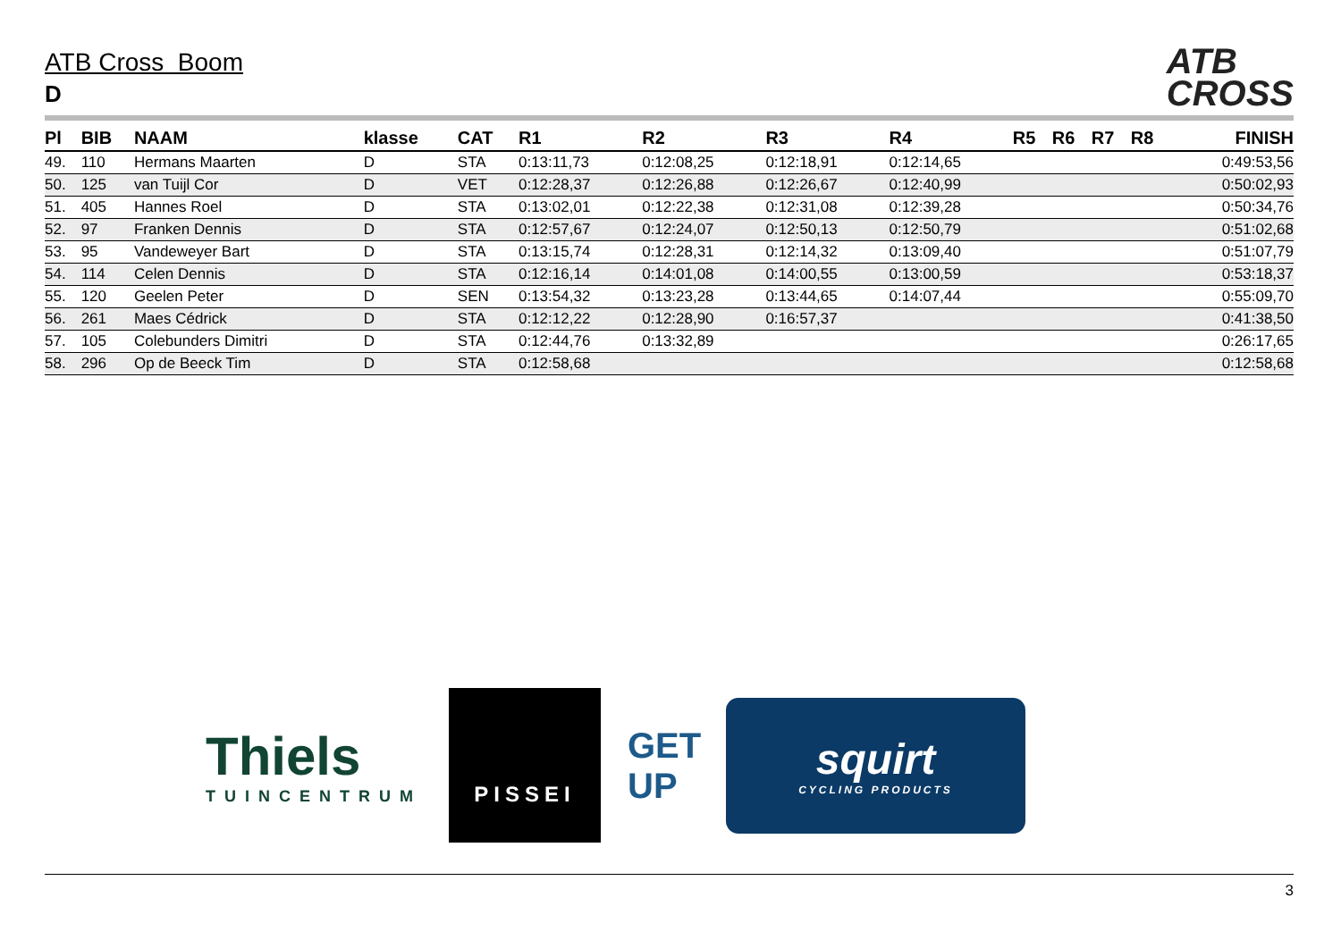ATB
CROSS
ATB Cross Boom
D
| Pl | BIB | NAAM | klasse | CAT | R1 | R2 | R3 | R4 | R5 | R6 | R7 | R8 | FINISH |
| --- | --- | --- | --- | --- | --- | --- | --- | --- | --- | --- | --- | --- | --- |
| 49. | 110 | Hermans Maarten | D | STA | 0:13:11,73 | 0:12:08,25 | 0:12:18,91 | 0:12:14,65 | | | | | 0:49:53,56 |
| 50. | 125 | van Tuijl Cor | D | VET | 0:12:28,37 | 0:12:26,88 | 0:12:26,67 | 0:12:40,99 | | | | | 0:50:02,93 |
| 51. | 405 | Hannes Roel | D | STA | 0:13:02,01 | 0:12:22,38 | 0:12:31,08 | 0:12:39,28 | | | | | 0:50:34,76 |
| 52. | 97 | Franken Dennis | D | STA | 0:12:57,67 | 0:12:24,07 | 0:12:50,13 | 0:12:50,79 | | | | | 0:51:02,68 |
| 53. | 95 | Vandeweyer Bart | D | STA | 0:13:15,74 | 0:12:28,31 | 0:12:14,32 | 0:13:09,40 | | | | | 0:51:07,79 |
| 54. | 114 | Celen Dennis | D | STA | 0:12:16,14 | 0:14:01,08 | 0:14:00,55 | 0:13:00,59 | | | | | 0:53:18,37 |
| 55. | 120 | Geelen Peter | D | SEN | 0:13:54,32 | 0:13:23,28 | 0:13:44,65 | 0:14:07,44 | | | | | 0:55:09,70 |
| 56. | 261 | Maes Cédrick | D | STA | 0:12:12,22 | 0:12:28,90 | 0:16:57,37 | | | | | | 0:41:38,50 |
| 57. | 105 | Colebunders Dimitri | D | STA | 0:12:44,76 | 0:13:32,89 | | | | | | | 0:26:17,65 |
| 58. | 296 | Op de Beeck Tim | D | STA | 0:12:58,68 | | | | | | | | 0:12:58,68 |
Thiels
TUINCENTRUM
PISSEI
GET UP
squirt
CYCLING PRODUCTS
3